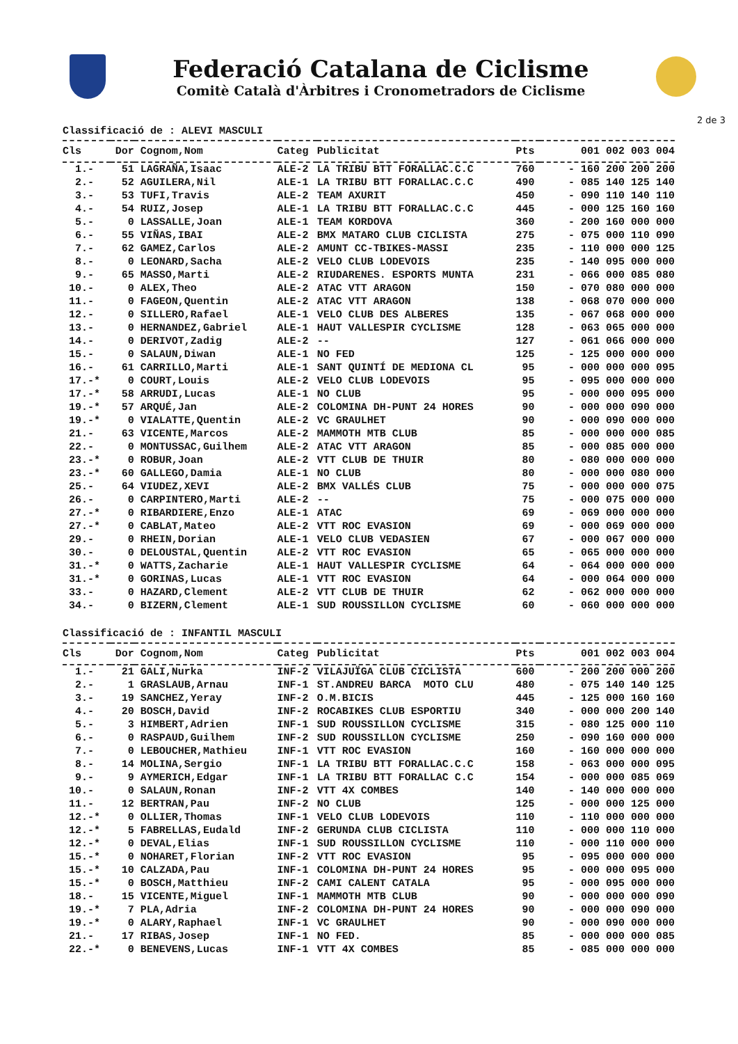Federació Catalana de Ciclisme
Comitè Català d'Àrbitres i Cronometradors de Ciclisme
2 de 3
Classificació de : ALEVI MASCULI
| Cls | Dor | Cognom,Nom | Categ | Publicitat | Pts | 001 002 003 004 |
| --- | --- | --- | --- | --- | --- | --- |
| 1.- | 51 | LAGRAÑA,Isaac | ALE-2 | LA TRIBU BTT FORALLAC.C.C | 760 | - 160 200 200 200 |
| 2.- | 52 | AGUILERA,Nil | ALE-1 | LA TRIBU BTT FORALLAC.C.C | 490 | - 085 140 125 140 |
| 3.- | 53 | TUFI,Travis | ALE-2 | TEAM AXURIT | 450 | - 090 110 140 110 |
| 4.- | 54 | RUIZ,Josep | ALE-1 | LA TRIBU BTT FORALLAC.C.C | 445 | - 000 125 160 160 |
| 5.- | 0 | LASSALLE,Joan | ALE-1 | TEAM KORDOVA | 360 | - 200 160 000 000 |
| 6.- | 55 | VIÑAS,IBAI | ALE-2 | BMX MATARO CLUB CICLISTA | 275 | - 075 000 110 090 |
| 7.- | 62 | GAMEZ,Carlos | ALE-2 | AMUNT CC-TBIKES-MASSI | 235 | - 110 000 000 125 |
| 8.- | 0 | LEONARD,Sacha | ALE-2 | VELO CLUB LODEVOIS | 235 | - 140 095 000 000 |
| 9.- | 65 | MASSO,Marti | ALE-2 | RIUDARENES. ESPORTS MUNTA | 231 | - 066 000 085 080 |
| 10.- | 0 | ALEX,Theo | ALE-2 | ATAC VTT ARAGON | 150 | - 070 080 000 000 |
| 11.- | 0 | FAGEON,Quentin | ALE-2 | ATAC VTT ARAGON | 138 | - 068 070 000 000 |
| 12.- | 0 | SILLERO,Rafael | ALE-1 | VELO CLUB DES ALBERES | 135 | - 067 068 000 000 |
| 13.- | 0 | HERNANDEZ,Gabriel | ALE-1 | HAUT VALLESPIR CYCLISME | 128 | - 063 065 000 000 |
| 14.- | 0 | DERIVOT,Zadig | ALE-2 | -- | 127 | - 061 066 000 000 |
| 15.- | 0 | SALAUN,Diwan | ALE-1 | NO FED | 125 | - 125 000 000 000 |
| 16.- | 61 | CARRILLO,Marti | ALE-1 | SANT QUINTÍ DE MEDIONA CL | 95 | - 000 000 000 095 |
| 17.-* | 0 | COURT,Louis | ALE-2 | VELO CLUB LODEVOIS | 95 | - 095 000 000 000 |
| 17.-* | 58 | ARRUDI,Lucas | ALE-1 | NO CLUB | 95 | - 000 000 095 000 |
| 19.-* | 57 | ARQUÉ,Jan | ALE-2 | COLOMINA DH-PUNT 24 HORES | 90 | - 000 000 090 000 |
| 19.-* | 0 | VIALATTE,Quentin | ALE-2 | VC GRAULHET | 90 | - 000 090 000 000 |
| 21.- | 63 | VICENTE,Marcos | ALE-2 | MAMMOTH MTB CLUB | 85 | - 000 000 000 085 |
| 22.- | 0 | MONTUSSAC,Guilhem | ALE-2 | ATAC VTT ARAGON | 85 | - 000 085 000 000 |
| 23.-* | 0 | ROBUR,Joan | ALE-2 | VTT CLUB DE THUIR | 80 | - 080 000 000 000 |
| 23.-* | 60 | GALLEGO,Damia | ALE-1 | NO CLUB | 80 | - 000 000 080 000 |
| 25.- | 64 | VIUDEZ,XEVI | ALE-2 | BMX VALLÉS CLUB | 75 | - 000 000 000 075 |
| 26.- | 0 | CARPINTERO,Marti | ALE-2 | -- | 75 | - 000 075 000 000 |
| 27.-* | 0 | RIBARDIERE,Enzo | ALE-1 | ATAC | 69 | - 069 000 000 000 |
| 27.-* | 0 | CABLAT,Mateo | ALE-2 | VTT ROC EVASION | 69 | - 000 069 000 000 |
| 29.- | 0 | RHEIN,Dorian | ALE-1 | VELO CLUB VEDASIEN | 67 | - 000 067 000 000 |
| 30.- | 0 | DELOUSTAL,Quentin | ALE-2 | VTT ROC EVASION | 65 | - 065 000 000 000 |
| 31.-* | 0 | WATTS,Zacharie | ALE-1 | HAUT VALLESPIR CYCLISME | 64 | - 064 000 000 000 |
| 31.-* | 0 | GORINAS,Lucas | ALE-1 | VTT ROC EVASION | 64 | - 000 064 000 000 |
| 33.- | 0 | HAZARD,Clement | ALE-2 | VTT CLUB DE THUIR | 62 | - 062 000 000 000 |
| 34.- | 0 | BIZERN,Clement | ALE-1 | SUD ROUSSILLON CYCLISME | 60 | - 060 000 000 000 |
Classificació de : INFANTIL MASCULI
| Cls | Dor | Cognom,Nom | Categ | Publicitat | Pts | 001 002 003 004 |
| --- | --- | --- | --- | --- | --- | --- |
| 1.- | 21 | GALI,Nurka | INF-2 | VILAJUÏGA CLUB CICLISTA | 600 | - 200 200 000 200 |
| 2.- | 1 | GRASLAUB,Arnau | INF-1 | ST.ANDREU BARCA MOTO CLU | 480 | - 075 140 140 125 |
| 3.- | 19 | SANCHEZ,Yeray | INF-2 | O.M.BICIS | 445 | - 125 000 160 160 |
| 4.- | 20 | BOSCH,David | INF-2 | ROCABIKES CLUB ESPORTIU | 340 | - 000 000 200 140 |
| 5.- | 3 | HIMBERT,Adrien | INF-1 | SUD ROUSSILLON CYCLISME | 315 | - 080 125 000 110 |
| 6.- | 0 | RASPAUD,Guilhem | INF-2 | SUD ROUSSILLON CYCLISME | 250 | - 090 160 000 000 |
| 7.- | 0 | LEBOUCHER,Mathieu | INF-1 | VTT ROC EVASION | 160 | - 160 000 000 000 |
| 8.- | 14 | MOLINA,Sergio | INF-1 | LA TRIBU BTT FORALLAC.C.C | 158 | - 063 000 000 095 |
| 9.- | 9 | AYMERICH,Edgar | INF-1 | LA TRIBU BTT FORALLAC C.C | 154 | - 000 000 085 069 |
| 10.- | 0 | SALAUN,Ronan | INF-2 | VTT 4X COMBES | 140 | - 140 000 000 000 |
| 11.- | 12 | BERTRAN,Pau | INF-2 | NO CLUB | 125 | - 000 000 125 000 |
| 12.-* | 0 | OLLIER,Thomas | INF-1 | VELO CLUB LODEVOIS | 110 | - 110 000 000 000 |
| 12.-* | 5 | FABRELLAS,Eudald | INF-2 | GERUNDA CLUB CICLISTA | 110 | - 000 000 110 000 |
| 12.-* | 0 | DEVAL,Elias | INF-1 | SUD ROUSSILLON CYCLISME | 110 | - 000 110 000 000 |
| 15.-* | 0 | NOHARET,Florian | INF-2 | VTT ROC EVASION | 95 | - 095 000 000 000 |
| 15.-* | 10 | CALZADA,Pau | INF-1 | COLOMINA DH-PUNT 24 HORES | 95 | - 000 000 095 000 |
| 15.-* | 0 | BOSCH,Matthieu | INF-2 | CAMI CALENT CATALA | 95 | - 000 095 000 000 |
| 18.- | 15 | VICENTE,Miguel | INF-1 | MAMMOTH MTB CLUB | 90 | - 000 000 000 090 |
| 19.-* | 7 | PLA,Adria | INF-2 | COLOMINA DH-PUNT 24 HORES | 90 | - 000 000 090 000 |
| 19.-* | 0 | ALARY,Raphael | INF-1 | VC GRAULHET | 90 | - 000 090 000 000 |
| 21.- | 17 | RIBAS,Josep | INF-1 | NO FED. | 85 | - 000 000 000 085 |
| 22.-* | 0 | BENEVENS,Lucas | INF-1 | VTT 4X COMBES | 85 | - 085 000 000 000 |